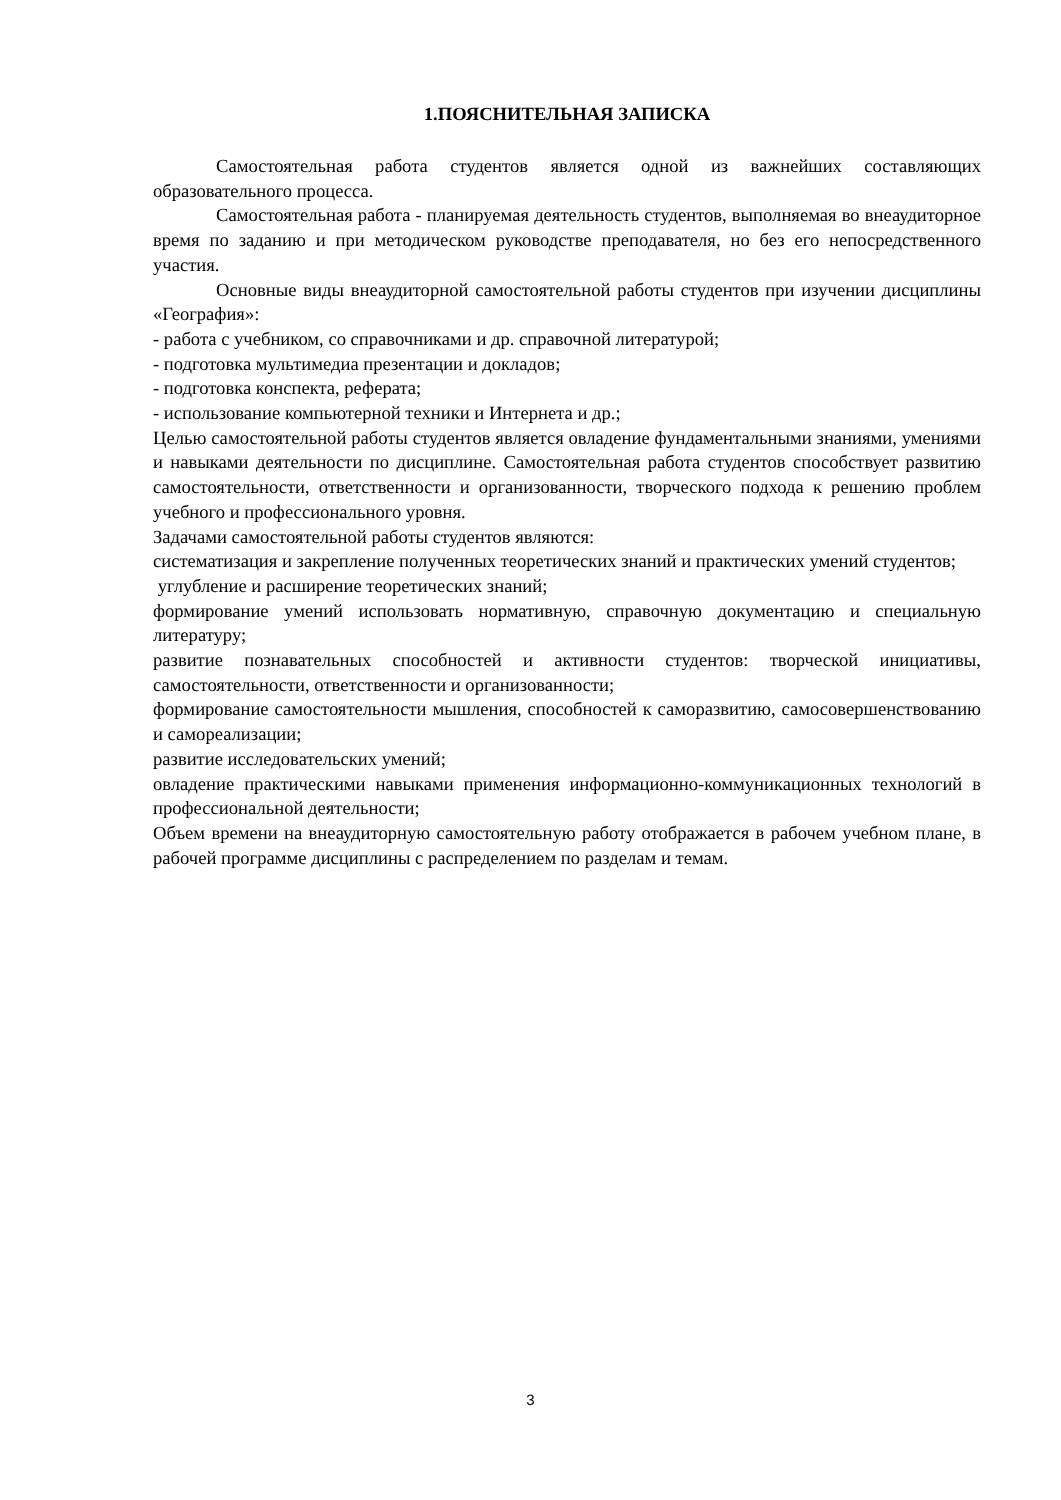1.ПОЯСНИТЕЛЬНАЯ ЗАПИСКА
Самостоятельная работа студентов является одной из важнейших составляющих образовательного процесса.
Самостоятельная работа - планируемая деятельность студентов, выполняемая во внеаудиторное время по заданию и при методическом руководстве преподавателя, но без его непосредственного участия.
Основные виды внеаудиторной самостоятельной работы студентов при изучении дисциплины «География»:
- работа с учебником, со справочниками и др. справочной литературой;
- подготовка мультимедиа презентации и докладов;
- подготовка конспекта, реферата;
- использование компьютерной техники и Интернета и др.;
Целью самостоятельной работы студентов является овладение фундаментальными знаниями, умениями и навыками деятельности по дисциплине. Самостоятельная работа студентов способствует развитию самостоятельности, ответственности и организованности, творческого подхода к решению проблем учебного и профессионального уровня.
Задачами самостоятельной работы студентов являются:
систематизация и закрепление полученных теоретических знаний и практических умений студентов;
углубление и расширение теоретических знаний;
формирование умений использовать нормативную, справочную документацию и специальную литературу;
развитие познавательных способностей и активности студентов: творческой инициативы, самостоятельности, ответственности и организованности;
формирование самостоятельности мышления, способностей к саморазвитию, самосовершенствованию и самореализации;
развитие исследовательских умений;
овладение практическими навыками применения информационно-коммуникационных технологий в профессиональной деятельности;
Объем времени на внеаудиторную самостоятельную работу отображается в рабочем учебном плане, в рабочей программе дисциплины с распределением по разделам и темам.
3